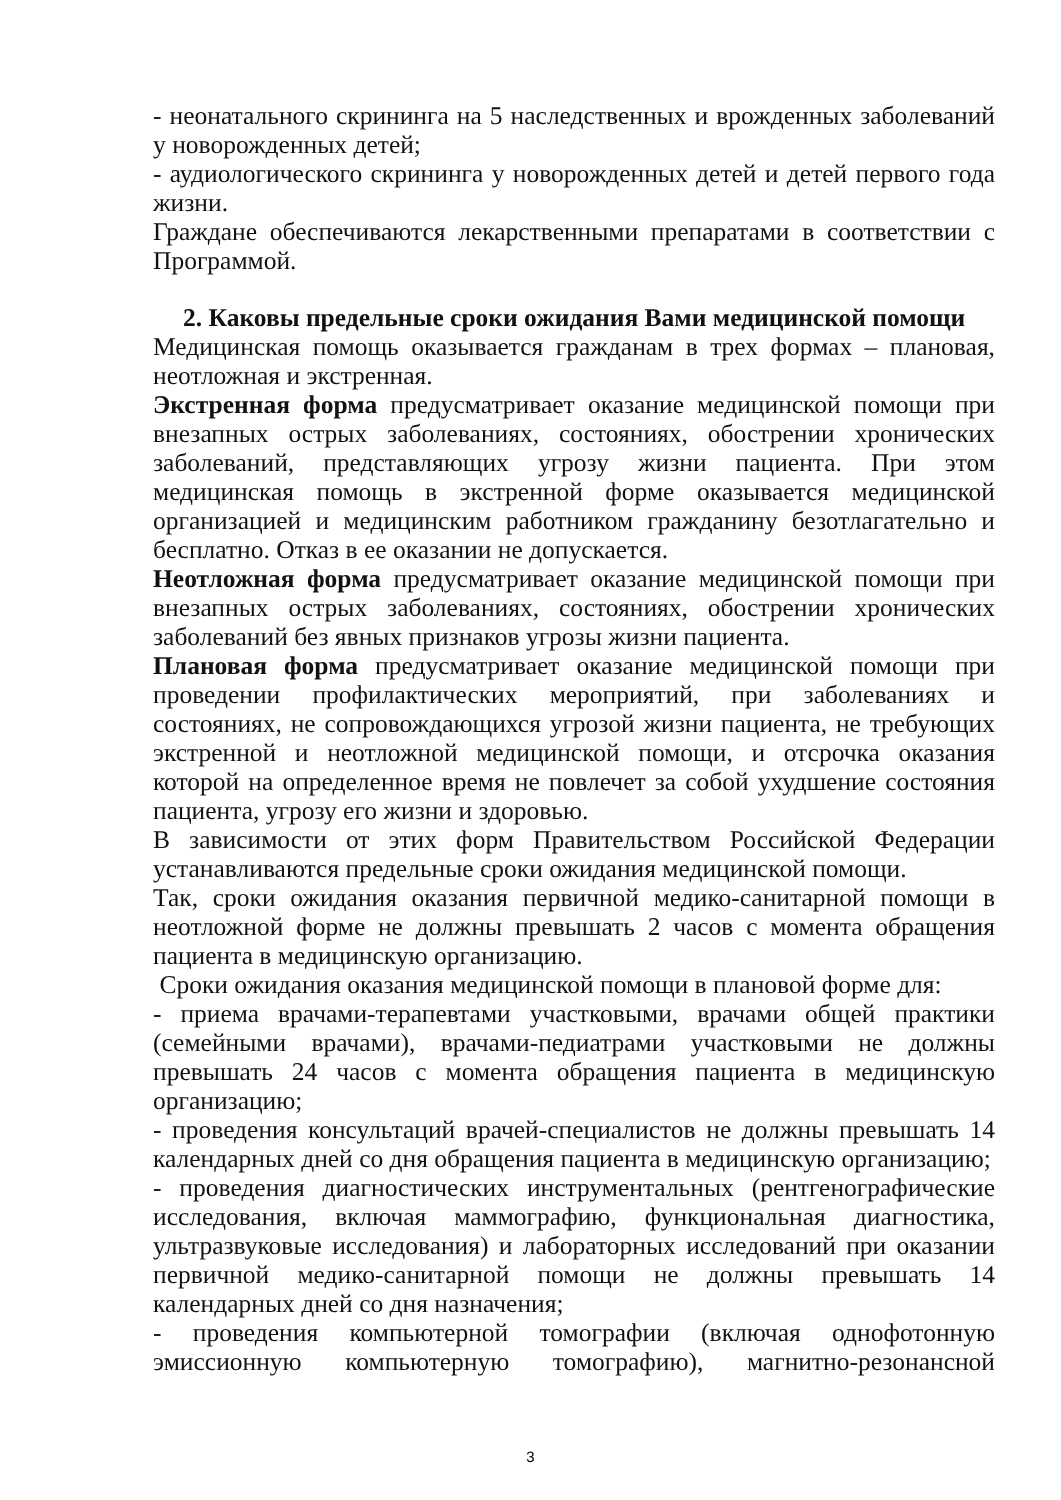- неонатального скрининга на 5 наследственных и врожденных заболеваний у новорожденных детей;
- аудиологического скрининга у новорожденных детей и детей первого года жизни.
Граждане обеспечиваются лекарственными препаратами в соответствии с Программой.
2. Каковы предельные сроки ожидания Вами медицинской помощи
Медицинская помощь оказывается гражданам в трех формах – плановая, неотложная и экстренная.
Экстренная форма предусматривает оказание медицинской помощи при внезапных острых заболеваниях, состояниях, обострении хронических заболеваний, представляющих угрозу жизни пациента. При этом медицинская помощь в экстренной форме оказывается медицинской организацией и медицинским работником гражданину безотлагательно и бесплатно. Отказ в ее оказании не допускается.
Неотложная форма предусматривает оказание медицинской помощи при внезапных острых заболеваниях, состояниях, обострении хронических заболеваний без явных признаков угрозы жизни пациента.
Плановая форма предусматривает оказание медицинской помощи при проведении профилактических мероприятий, при заболеваниях и состояниях, не сопровождающихся угрозой жизни пациента, не требующих экстренной и неотложной медицинской помощи, и отсрочка оказания которой на определенное время не повлечет за собой ухудшение состояния пациента, угрозу его жизни и здоровью.
В зависимости от этих форм Правительством Российской Федерации устанавливаются предельные сроки ожидания медицинской помощи.
Так, сроки ожидания оказания первичной медико-санитарной помощи в неотложной форме не должны превышать 2 часов с момента обращения пациента в медицинскую организацию.
Сроки ожидания оказания медицинской помощи в плановой форме для:
- приема врачами-терапевтами участковыми, врачами общей практики (семейными врачами), врачами-педиатрами участковыми не должны превышать 24 часов с момента обращения пациента в медицинскую организацию;
- проведения консультаций врачей-специалистов не должны превышать 14 календарных дней со дня обращения пациента в медицинскую организацию;
- проведения диагностических инструментальных (рентгенографические исследования, включая маммографию, функциональная диагностика, ультразвуковые исследования) и лабораторных исследований при оказании первичной медико-санитарной помощи не должны превышать 14 календарных дней со дня назначения;
- проведения компьютерной томографии (включая однофотонную эмиссионную компьютерную томографию), магнитно-резонансной
3